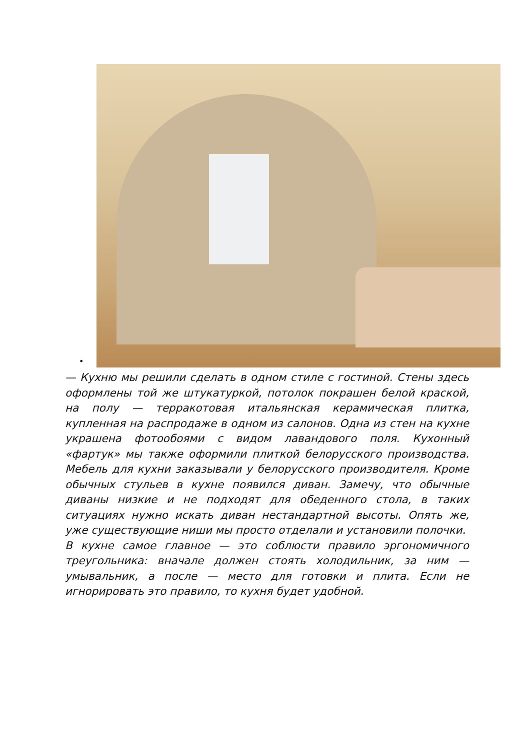•
— Кухню мы решили сделать в одном стиле с гостиной. Стены здесь оформлены той же штукатуркой, потолок покрашен белой краской, на полу — терракотовая итальянская керамическая плитка, купленная на распродаже в одном из салонов. Одна из стен на кухне украшена фотообоями с видом лавандового поля. Кухонный «фартук» мы также оформили плиткой белорусского производства. Мебель для кухни заказывали у белорусского производителя. Кроме обычных стульев в кухне появился диван. Замечу, что обычные диваны низкие и не подходят для обеденного стола, в таких ситуациях нужно искать диван нестандартной высоты. Опять же, уже существующие ниши мы просто отделали и установили полочки.
В кухне самое главное — это соблюсти правило эргономичного треугольника: вначале должен стоять холодильник, за ним — умывальник, а после — место для готовки и плита. Если не игнорировать это правило, то кухня будет удобной.